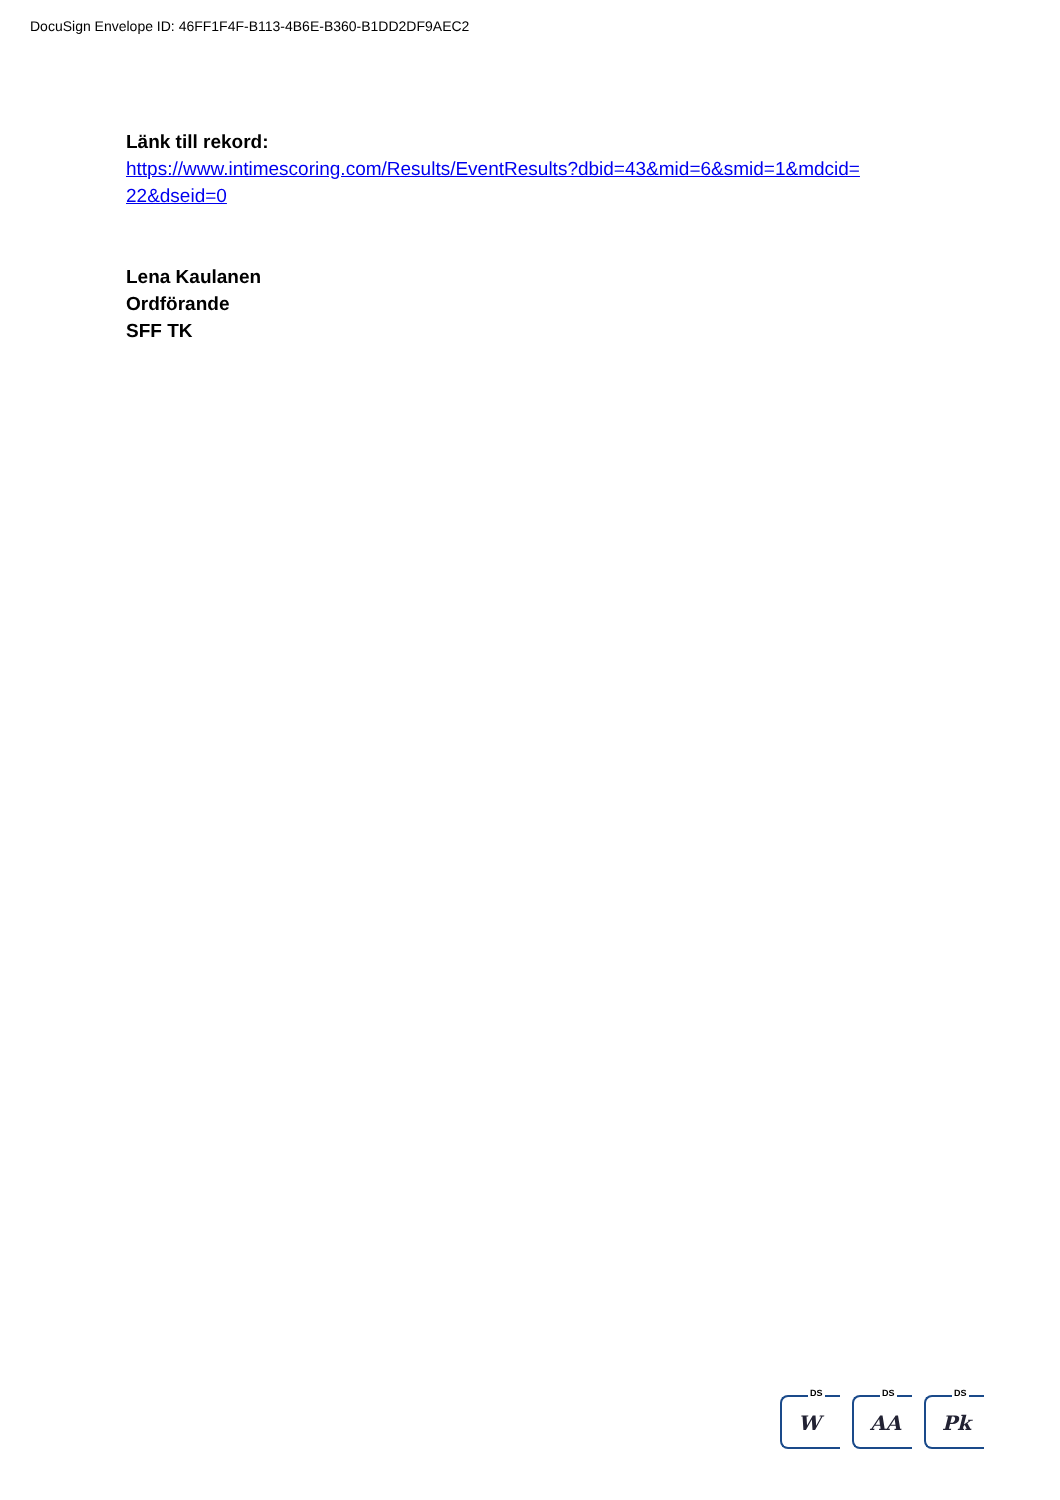DocuSign Envelope ID: 46FF1F4F-B113-4B6E-B360-B1DD2DF9AEC2
Länk till rekord:
https://www.intimescoring.com/Results/EventResults?dbid=43&mid=6&smid=1&mdcid=
22&dseid=0
Lena Kaulanen
Ordförande
SFF TK
DS
W
DS
AA
DS
Pk